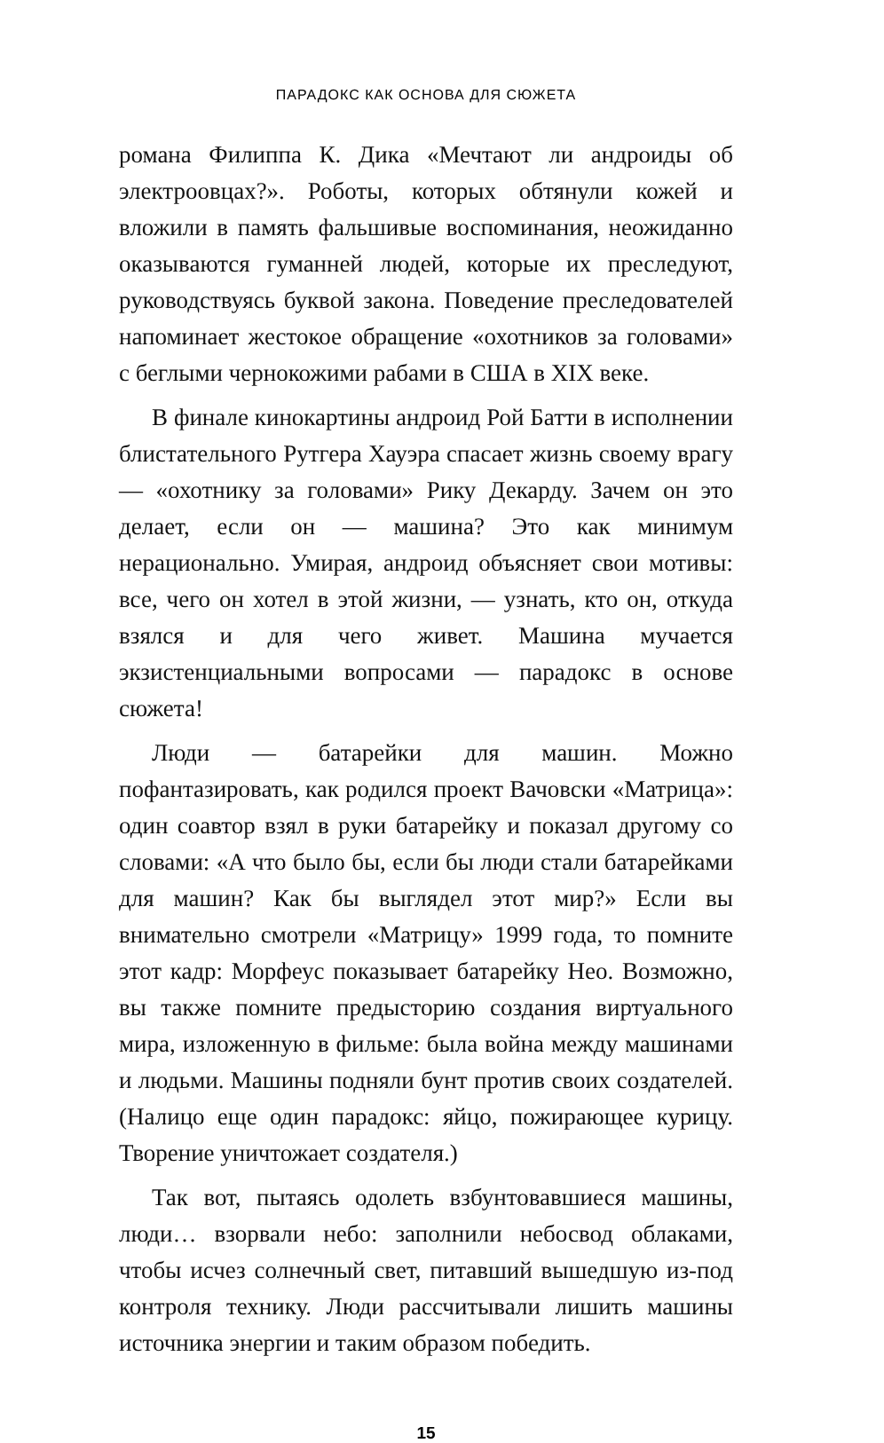ПАРАДОКС КАК ОСНОВА ДЛЯ СЮЖЕТА
романа Филиппа К. Дика «Мечтают ли андроиды об электроовцах?». Роботы, которых обтянули кожей и вложили в память фальшивые воспоминания, неожиданно оказываются гуманней людей, которые их преследуют, руководствуясь буквой закона. Поведение преследователей напоминает жестокое обращение «охотников за головами» с беглыми чернокожими рабами в США в XIX веке.
В финале кинокартины андроид Рой Батти в исполнении блистательного Рутгера Хауэра спасает жизнь своему врагу — «охотнику за головами» Рику Декарду. Зачем он это делает, если он — машина? Это как минимум нерационально. Умирая, андроид объясняет свои мотивы: все, чего он хотел в этой жизни, — узнать, кто он, откуда взялся и для чего живет. Машина мучается экзистенциальными вопросами — парадокс в основе сюжета!
Люди — батарейки для машин. Можно пофантазировать, как родился проект Вачовски «Матрица»: один соавтор взял в руки батарейку и показал другому со словами: «А что было бы, если бы люди стали батарейками для машин? Как бы выглядел этот мир?» Если вы внимательно смотрели «Матрицу» 1999 года, то помните этот кадр: Морфеус показывает батарейку Нео. Возможно, вы также помните предысторию создания виртуального мира, изложенную в фильме: была война между машинами и людьми. Машины подняли бунт против своих создателей. (Налицо еще один парадокс: яйцо, пожирающее курицу. Творение уничтожает создателя.)
Так вот, пытаясь одолеть взбунтовавшиеся машины, люди… взорвали небо: заполнили небосвод облаками, чтобы исчез солнечный свет, питавший вышедшую из-под контроля технику. Люди рассчитывали лишить машины источника энергии и таким образом победить.
15